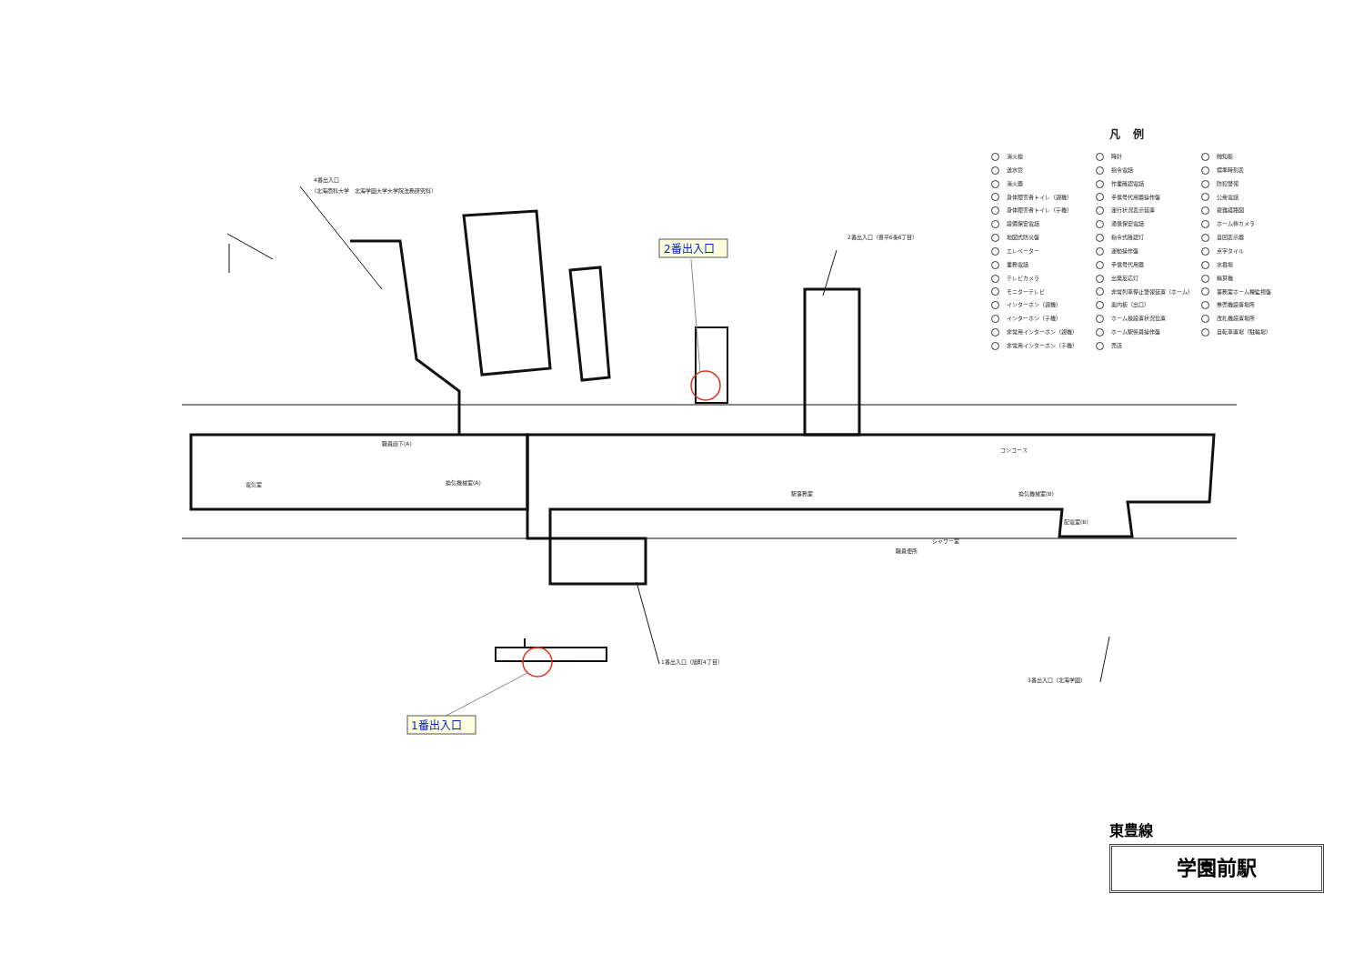4番出入口
（北海商科大学　北海学園大学大学院法務研究科）
2番出入口（豊平6条6丁目）
1番出入口（旭町4丁目）
3番出入口（北海学園）
職員廊下(A)
コンコース
駅事務室
電気室
換気機械室(A)
換気機械室(B)
配電室(B)
シャワー室
職員便所
2番出入口
1番出入口
凡例
消火栓
送水管
消火器
身体障害者トイレ（親機）
身体障害者トイレ（子機）
設備保安電話
地図式防災盤
エレベーター
業務電話
テレビカメラ
モニターテレビ
インターホン（親機）
インターホン（子機）
非常用インターホン（親機）
非常用インターホン（子機）
時計
指令電話
作業確認電話
手信号代用器操作盤
運行状況表示装置
通信保安電話
指令式確認灯
運動操作盤
手信号代用器
出発反応灯
非常列車停止警報装置（ホーム）
案内板（出口）
ホーム棟設置状況位置
ホーム駅係員操作盤
売店
触知板
標準時刻表
防犯警報
公衆電話
避難経路図
ホーム棒カメラ
自回表示器
点字タイル
水呑場
精算機
事務室ホーム種監視盤
券売機設置場所
改札機設置場所
自転車置場（駐輪場）
東豊線
学園前駅